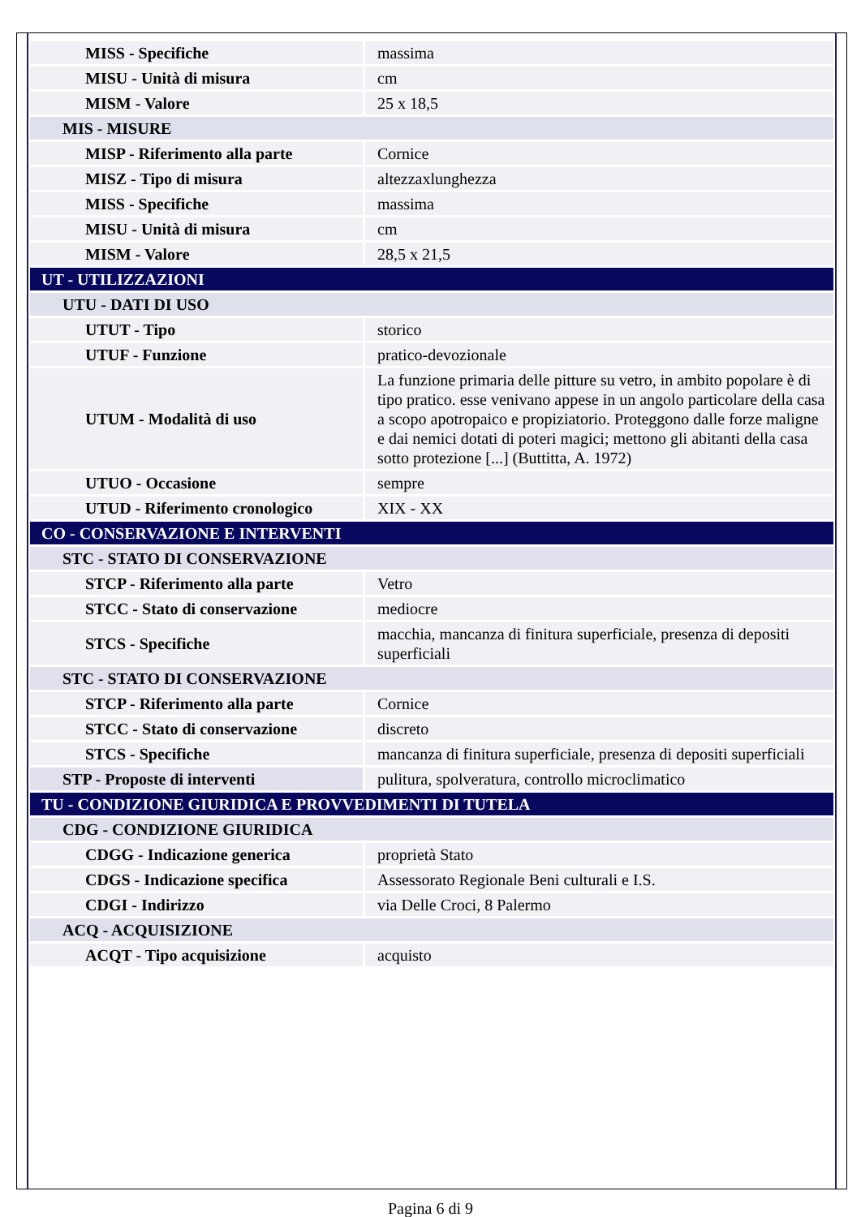| MISS - Specifiche | massima |
| MISU - Unità di misura | cm |
| MISM - Valore | 25 x 18,5 |
| MIS - MISURE | |
| MISP - Riferimento alla parte | Cornice |
| MISZ - Tipo di misura | altezzaxlunghezza |
| MISS - Specifiche | massima |
| MISU - Unità di misura | cm |
| MISM - Valore | 28,5 x 21,5 |
| UT - UTILIZZAZIONI | |
| UTU - DATI DI USO | |
| UTUT - Tipo | storico |
| UTUF - Funzione | pratico-devozionale |
| UTUM - Modalità di uso | La funzione primaria delle pitture su vetro, in ambito popolare è di tipo pratico. esse venivano appese in un angolo particolare della casa a scopo apotropaico e propiziatorio. Proteggono dalle forze maligne e dai nemici dotati di poteri magici; mettono gli abitanti della casa sotto protezione [...] (Buttitta, A. 1972) |
| UTUO - Occasione | sempre |
| UTUD - Riferimento cronologico | XIX - XX |
| CO - CONSERVAZIONE E INTERVENTI | |
| STC - STATO DI CONSERVAZIONE | |
| STCP - Riferimento alla parte | Vetro |
| STCC - Stato di conservazione | mediocre |
| STCS - Specifiche | macchia, mancanza di finitura superficiale, presenza di depositi superficiali |
| STC - STATO DI CONSERVAZIONE | |
| STCP - Riferimento alla parte | Cornice |
| STCC - Stato di conservazione | discreto |
| STCS - Specifiche | mancanza di finitura superficiale, presenza di depositi superficiali |
| STP - Proposte di interventi | pulitura, spolveratura, controllo microclimatico |
| TU - CONDIZIONE GIURIDICA E PROVVEDIMENTI DI TUTELA | |
| CDG - CONDIZIONE GIURIDICA | |
| CDGG - Indicazione generica | proprietà Stato |
| CDGS - Indicazione specifica | Assessorato Regionale Beni culturali e I.S. |
| CDGI - Indirizzo | via Delle Croci, 8 Palermo |
| ACQ - ACQUISIZIONE | |
| ACQT - Tipo acquisizione | acquisto |
Pagina 6 di 9